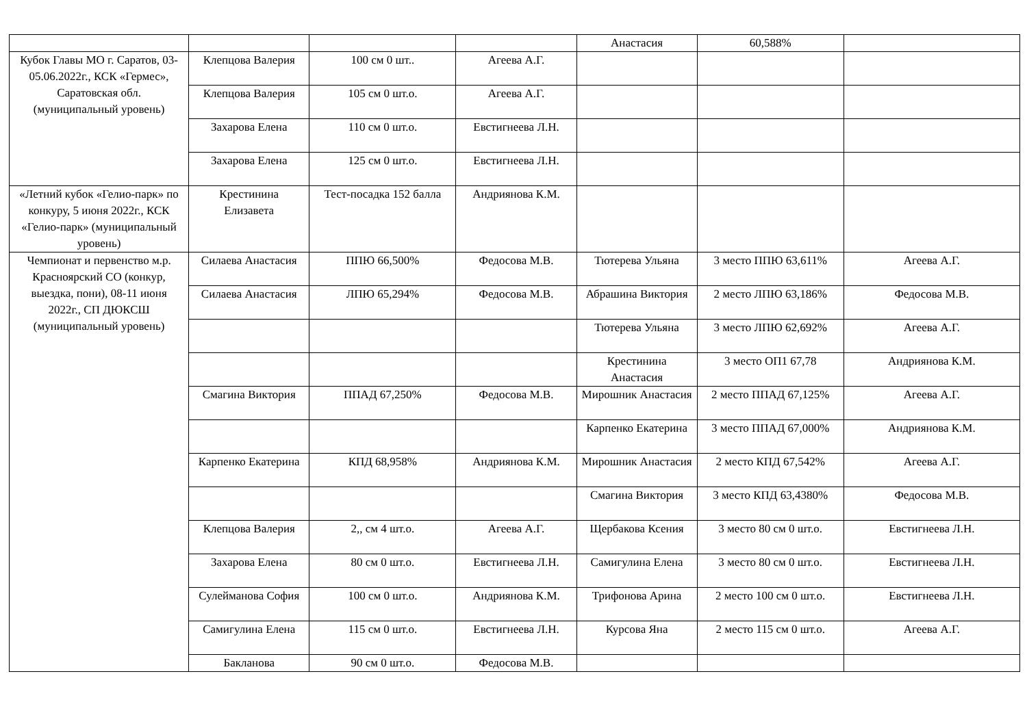| | | | | Анастасия | 60,588% | |
| Кубок Главы МО г. Саратов, 03-05.06.2022г., КСК «Гермес», Саратовская обл. (муниципальный уровень) | Клепцова Валерия | 100 см 0 шт.. | Агеева А.Г. | | | |
| | Клепцова Валерия | 105 см 0 шт.о. | Агеева А.Г. | | | |
| | Захарова Елена | 110 см 0 шт.о. | Евстигнеева Л.Н. | | | |
| | Захарова Елена | 125 см 0 шт.о. | Евстигнеева Л.Н. | | | |
| «Летний кубок «Гелио-парк» по конкуру, 5 июня 2022г., КСК «Гелио-парк» (муниципальный уровень) | Крестинина Елизавета | Тест-посадка 152 балла | Андриянова К.М. | | | |
| Чемпионат и первенство м.р. Красноярский СО (конкур, выездка, пони), 08-11 июня 2022г., СП ДЮКСШ (муниципальный уровень) | Силаева Анастасия | ППЮ 66,500% | Федосова М.В. | Тютерева Ульяна | 3 место ППЮ 63,611% | Агеева А.Г. |
| | Силаева Анастасия | ЛПЮ 65,294% | Федосова М.В. | Абрашина Виктория | 2 место ЛПЮ 63,186% | Федосова М.В. |
| | | | | Тютерева Ульяна | 3 место ЛПЮ 62,692% | Агеева А.Г. |
| | | | | Крестинина Анастасия | 3 место ОП1 67,78 | Андриянова К.М. |
| | Смагина Виктория | ППАД 67,250% | Федосова М.В. | Мирошник Анастасия | 2 место ППАД 67,125% | Агеева А.Г. |
| | | | | Карпенко Екатерина | 3 место ППАД 67,000% | Андриянова К.М. |
| | Карпенко Екатерина | КПД 68,958% | Андриянова К.М. | Мирошник Анастасия | 2 место КПД 67,542% | Агеева А.Г. |
| | | | | Смагина Виктория | 3 место КПД 63,4380% | Федосова М.В. |
| | Клепцова Валерия | 2,, см 4 шт.о. | Агеева А.Г. | Щербакова Ксения | 3 место 80 см 0 шт.о. | Евстигнеева Л.Н. |
| | Захарова Елена | 80 см 0 шт.о. | Евстигнеева Л.Н. | Самигулина Елена | 3 место 80 см 0 шт.о. | Евстигнеева Л.Н. |
| | Сулейманова София | 100 см 0 шт.о. | Андриянова К.М. | Трифонова Арина | 2 место 100 см 0 шт.о. | Евстигнеева Л.Н. |
| | Самигулина Елена | 115 см 0 шт.о. | Евстигнеева Л.Н. | Курсова Яна | 2 место 115 см 0 шт.о. | Агеева А.Г. |
| | Бакланова | 90 см 0 шт.о. | Федосова М.В. | | | |